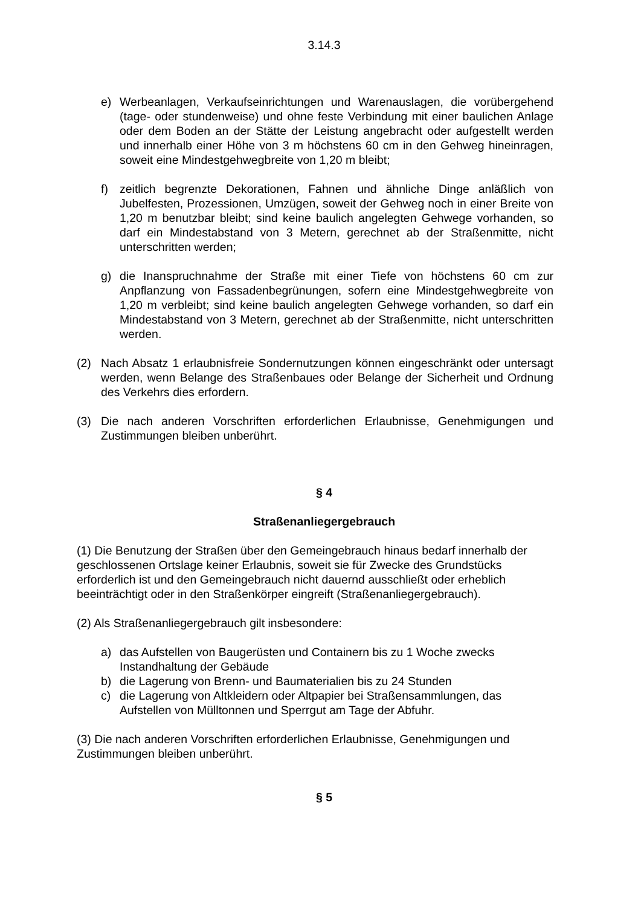3.14.3
e) Werbeanlagen, Verkaufseinrichtungen und Warenauslagen, die vorübergehend (tage- oder stundenweise) und ohne feste Verbindung mit einer baulichen Anlage oder dem Boden an der Stätte der Leistung angebracht oder aufgestellt werden und innerhalb einer Höhe von 3 m höchstens 60 cm in den Gehweg hineinragen, soweit eine Mindestgehwegbreite von 1,20 m bleibt;
f) zeitlich begrenzte Dekorationen, Fahnen und ähnliche Dinge anläßlich von Jubelfesten, Prozessionen, Umzügen, soweit der Gehweg noch in einer Breite von 1,20 m benutzbar bleibt; sind keine baulich angelegten Gehwege vorhanden, so darf ein Mindestabstand von 3 Metern, gerechnet ab der Straßenmitte, nicht unterschritten werden;
g) die Inanspruchnahme der Straße mit einer Tiefe von höchstens 60 cm zur Anpflanzung von Fassadenbegrünungen, sofern eine Mindestgehwegbreite von 1,20 m verbleibt; sind keine baulich angelegten Gehwege vorhanden, so darf ein Mindestabstand von 3 Metern, gerechnet ab der Straßenmitte, nicht unterschritten werden.
(2) Nach Absatz 1 erlaubnisfreie Sondernutzungen können eingeschränkt oder untersagt werden, wenn Belange des Straßenbaues oder Belange der Sicherheit und Ordnung des Verkehrs dies erfordern.
(3) Die nach anderen Vorschriften erforderlichen Erlaubnisse, Genehmigungen und Zustimmungen bleiben unberührt.
§ 4
Straßenanliegergebrauch
(1) Die Benutzung der Straßen über den Gemeingebrauch hinaus bedarf innerhalb der geschlossenen Ortslage keiner Erlaubnis, soweit sie für Zwecke des Grundstücks erforderlich ist und den Gemeingebrauch nicht dauernd ausschließt oder erheblich beeinträchtigt oder in den Straßenkörper eingreift (Straßenanliegergebrauch).
(2) Als Straßenanliegergebrauch gilt insbesondere:
a) das Aufstellen von Baugerüsten und Containern bis zu 1 Woche zwecks Instandhaltung der Gebäude
b) die Lagerung von Brenn- und Baumaterialien bis zu 24 Stunden
c) die Lagerung von Altkleidern oder Altpapier bei Straßensammlungen, das Aufstellen von Mülltonnen und Sperrgut am Tage der Abfuhr.
(3) Die nach anderen Vorschriften erforderlichen Erlaubnisse, Genehmigungen und Zustimmungen bleiben unberührt.
§ 5